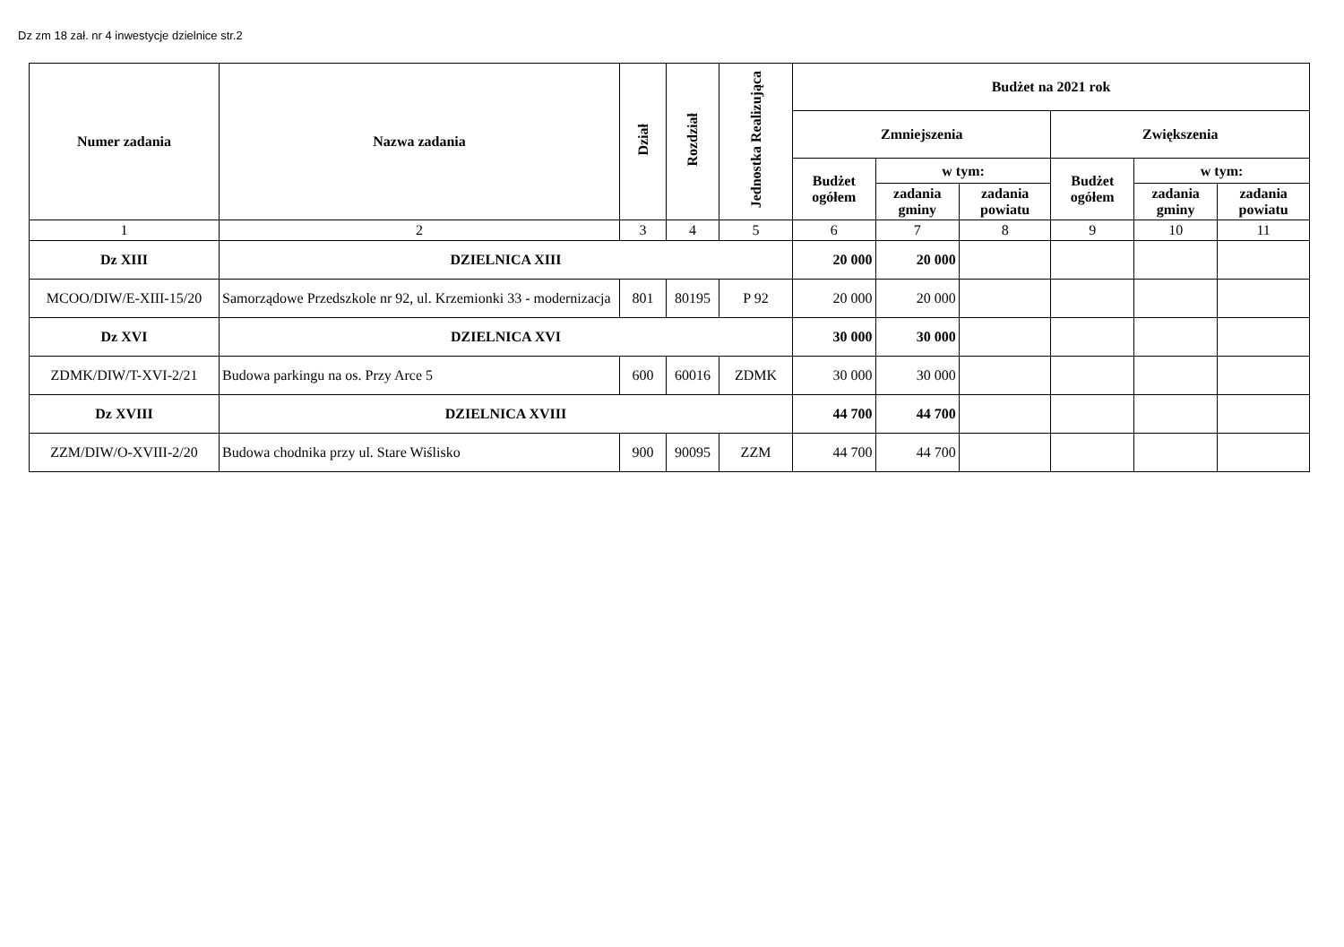Dz zm 18 zał. nr 4 inwestycje dzielnice str.2
| Numer zadania | Nazwa zadania | Dział | Rozdział | Jednostka Realizująca | Budżet na 2021 rok | | | | | |
| --- | --- | --- | --- | --- | --- | --- | --- | --- | --- | --- |
| | | | | | Zmniejszenia | | | Zwiększenia | | |
| | | | | | Budżet ogółem | w tym: | | Budżet ogółem | w tym: | |
| | | | | | | zadania gminy | zadania powiatu | | zadania gminy | zadania powiatu |
| 1 | 2 | 3 | 4 | 5 | 6 | 7 | 8 | 9 | 10 | 11 |
| Dz XIII | DZIELNICA XIII | | | | 20 000 | 20 000 | | | | |
| MCOO/DIW/E-XIII-15/20 | Samorządowe Przedszkole nr 92, ul. Krzemionki 33 - modernizacja | 801 | 80195 | P 92 | 20 000 | 20 000 | | | | |
| Dz XVI | DZIELNICA XVI | | | | 30 000 | 30 000 | | | | |
| ZDMK/DIW/T-XVI-2/21 | Budowa parkingu na os. Przy Arce 5 | 600 | 60016 | ZDMK | 30 000 | 30 000 | | | | |
| Dz XVIII | DZIELNICA XVIII | | | | 44 700 | 44 700 | | | | |
| ZZM/DIW/O-XVIII-2/20 | Budowa chodnika przy ul. Stare Wiślisko | 900 | 90095 | ZZM | 44 700 | 44 700 | | | | |